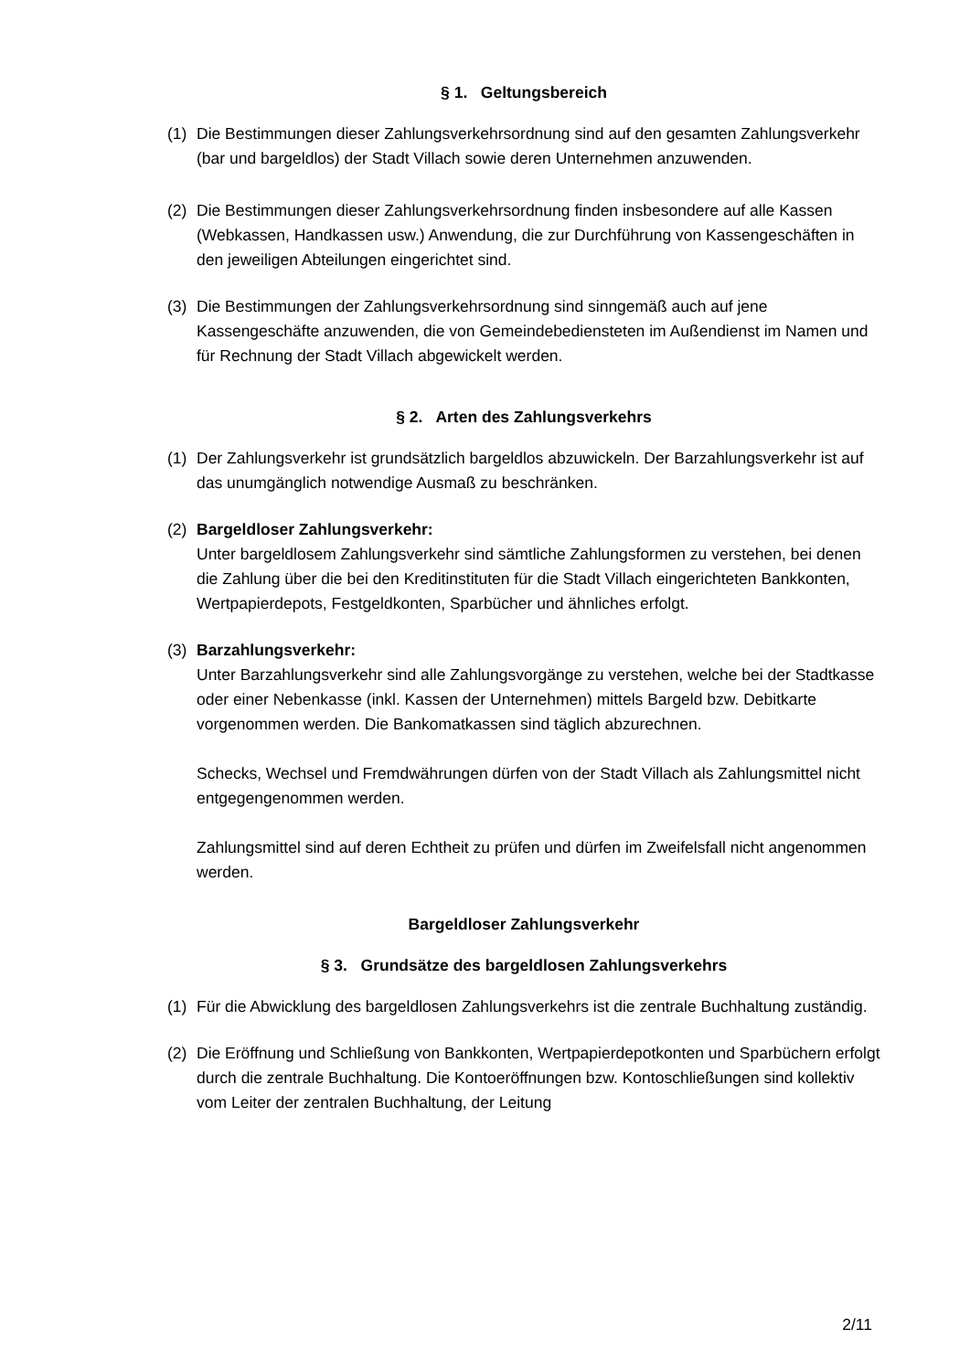§ 1. Geltungsbereich
(1) Die Bestimmungen dieser Zahlungsverkehrsordnung sind auf den gesamten Zahlungsverkehr (bar und bargeldlos) der Stadt Villach sowie deren Unternehmen anzuwenden.
(2) Die Bestimmungen dieser Zahlungsverkehrsordnung finden insbesondere auf alle Kassen (Webkassen, Handkassen usw.) Anwendung, die zur Durchführung von Kassengeschäften in den jeweiligen Abteilungen eingerichtet sind.
(3) Die Bestimmungen der Zahlungsverkehrsordnung sind sinngemäß auch auf jene Kassengeschäfte anzuwenden, die von Gemeindebediensteten im Außendienst im Namen und für Rechnung der Stadt Villach abgewickelt werden.
§ 2. Arten des Zahlungsverkehrs
(1) Der Zahlungsverkehr ist grundsätzlich bargeldlos abzuwickeln. Der Barzahlungsverkehr ist auf das unumgänglich notwendige Ausmaß zu beschränken.
(2) Bargeldloser Zahlungsverkehr:
Unter bargeldlosem Zahlungsverkehr sind sämtliche Zahlungsformen zu verstehen, bei denen die Zahlung über die bei den Kreditinstituten für die Stadt Villach eingerichteten Bankkonten, Wertpapierdepots, Festgeldkonten, Sparbücher und ähnliches erfolgt.
(3) Barzahlungsverkehr:
Unter Barzahlungsverkehr sind alle Zahlungsvorgänge zu verstehen, welche bei der Stadtkasse oder einer Nebenkasse (inkl. Kassen der Unternehmen) mittels Bargeld bzw. Debitkarte vorgenommen werden. Die Bankomatkassen sind täglich abzurechnen.
Schecks, Wechsel und Fremdwährungen dürfen von der Stadt Villach als Zahlungsmittel nicht entgegengenommen werden.
Zahlungsmittel sind auf deren Echtheit zu prüfen und dürfen im Zweifelsfall nicht angenommen werden.
Bargeldloser Zahlungsverkehr
§ 3. Grundsätze des bargeldlosen Zahlungsverkehrs
(1) Für die Abwicklung des bargeldlosen Zahlungsverkehrs ist die zentrale Buchhaltung zuständig.
(2) Die Eröffnung und Schließung von Bankkonten, Wertpapierdepotkonten und Sparbüchern erfolgt durch die zentrale Buchhaltung. Die Kontoeröffnungen bzw. Kontoschließungen sind kollektiv vom Leiter der zentralen Buchhaltung, der Leitung
2/11